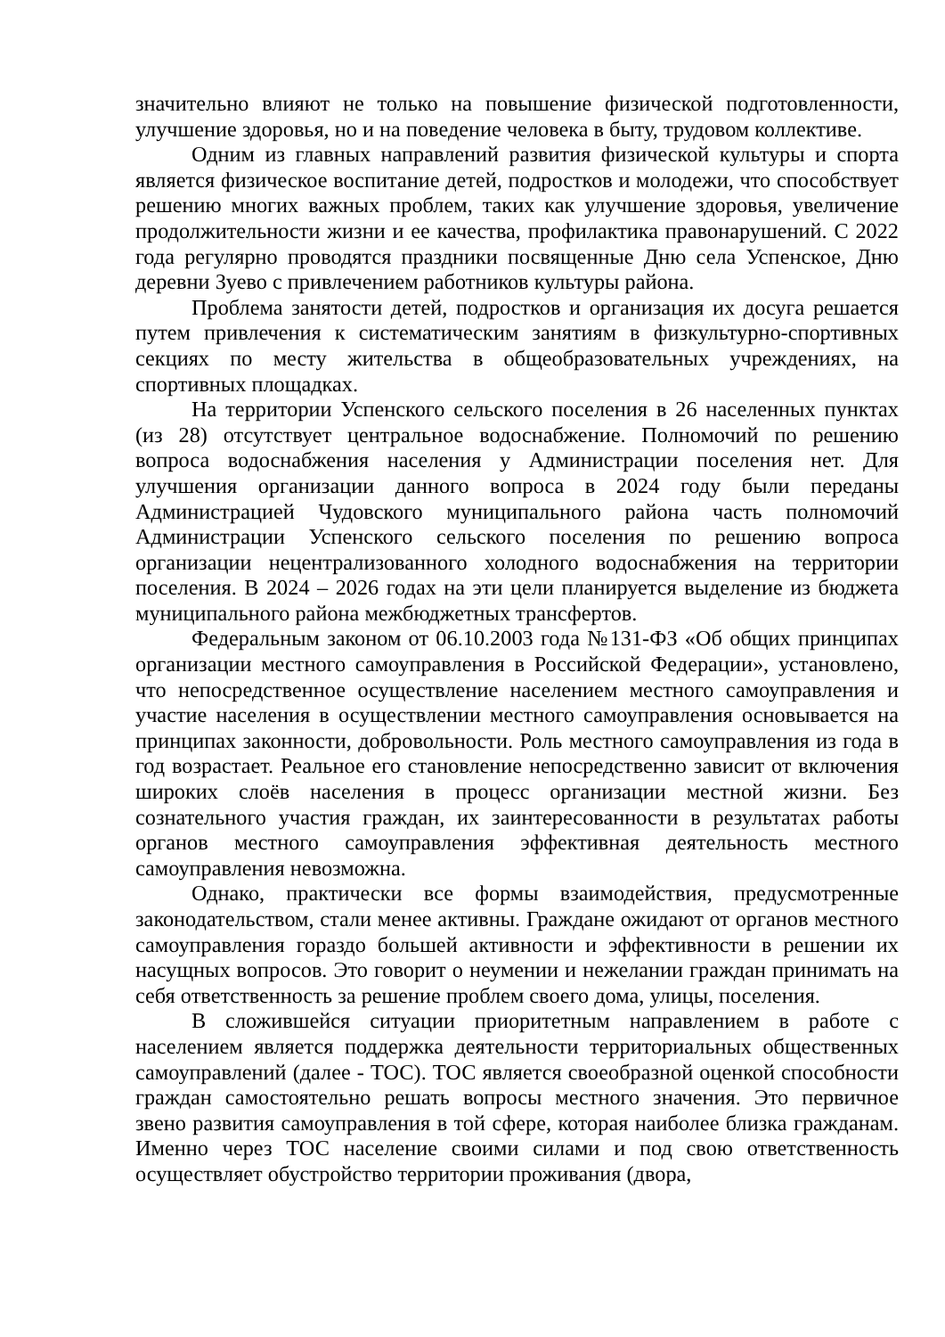значительно влияют не только на повышение физической подготовленности, улучшение здоровья, но и на поведение человека в быту, трудовом коллективе.
Одним из главных направлений развития физической культуры и спорта является физическое воспитание детей, подростков и молодежи, что способствует решению многих важных проблем, таких как улучшение здоровья, увеличение продолжительности жизни и ее качества, профилактика правонарушений. С 2022 года регулярно проводятся праздники посвященные Дню села Успенское, Дню деревни Зуево с привлечением работников культуры района.
Проблема занятости детей, подростков и организация их досуга решается путем привлечения к систематическим занятиям в физкультурно-спортивных секциях по месту жительства в общеобразовательных учреждениях, на спортивных площадках.
На территории Успенского сельского поселения в 26 населенных пунктах (из 28) отсутствует центральное водоснабжение. Полномочий по решению вопроса водоснабжения населения у Администрации поселения нет. Для улучшения организации данного вопроса в 2024 году были переданы Администрацией Чудовского муниципального района часть полномочий Администрации Успенского сельского поселения по решению вопроса организации нецентрализованного холодного водоснабжения на территории поселения. В 2024 – 2026 годах на эти цели планируется выделение из бюджета муниципального района межбюджетных трансфертов.
Федеральным законом от 06.10.2003 года №131-ФЗ «Об общих принципах организации местного самоуправления в Российской Федерации», установлено, что непосредственное осуществление населением местного самоуправления и участие населения в осуществлении местного самоуправления основывается на принципах законности, добровольности. Роль местного самоуправления из года в год возрастает. Реальное его становление непосредственно зависит от включения широких слоёв населения в процесс организации местной жизни. Без сознательного участия граждан, их заинтересованности в результатах работы органов местного самоуправления эффективная деятельность местного самоуправления невозможна.
Однако, практически все формы взаимодействия, предусмотренные законодательством, стали менее активны. Граждане ожидают от органов местного самоуправления гораздо большей активности и эффективности в решении их насущных вопросов. Это говорит о неумении и нежелании граждан принимать на себя ответственность за решение проблем своего дома, улицы, поселения.
В сложившейся ситуации приоритетным направлением в работе с населением является поддержка деятельности территориальных общественных самоуправлений (далее - ТОС). ТОС является своеобразной оценкой способности граждан самостоятельно решать вопросы местного значения. Это первичное звено развития самоуправления в той сфере, которая наиболее близка гражданам. Именно через ТОС население своими силами и под свою ответственность осуществляет обустройство территории проживания (двора,